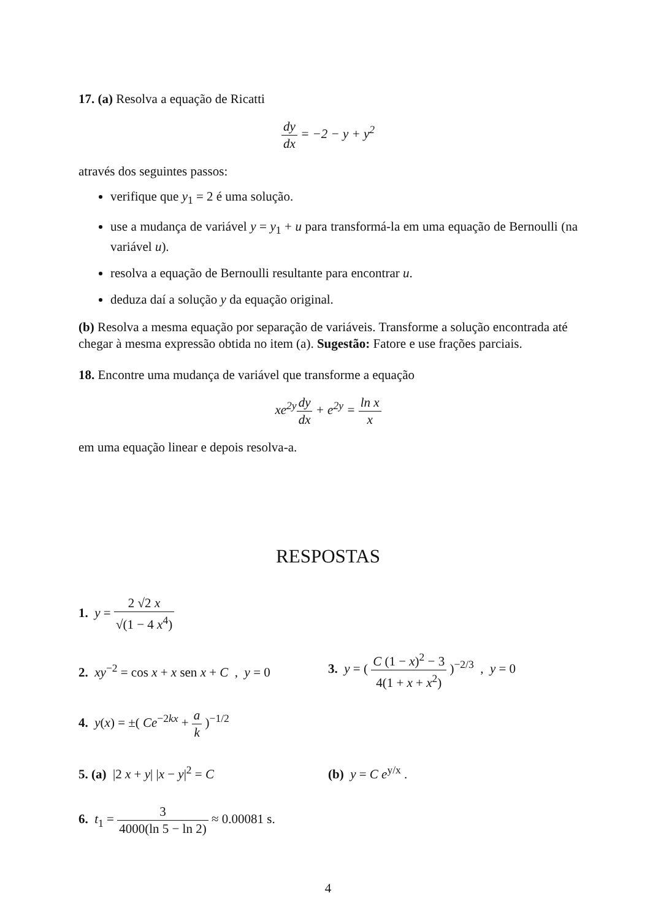17. (a) Resolva a equação de Ricatti
dy dx = −2 − y + y<sup>2</sup>
através dos seguintes passos:
verifique que y<sub>1</sub> = 2 é uma solução.
use a mudança de variável y = y<sub>1</sub> + u para transformá-la em uma equação de Bernoulli (na variável u).
resolva a equação de Bernoulli resultante para encontrar u.
deduza daí a solução y da equação original.
(b) Resolva a mesma equação por separação de variáveis. Transforme a solução encontrada até chegar à mesma expressão obtida no item (a). Sugestão: Fatore e use frações parciais.
18. Encontre uma mudança de variável que transforme a equação
xe<sup>2y</sup>dy dx + e<sup>2y</sup> = ln x x
em uma equação linear e depois resolva-a.
RESPOSTAS
1. y = 2 √2 x √(1 − 4 x<sup>4</sup>)
2. xy<sup>−2</sup> = cos x + x sen x + C , y = 0
3. y = ( C (1 − x)<sup>2</sup> − 3 4(1 + x + x<sup>2</sup>) )<sup>−2/3</sup> , y = 0
4. y(x) = ±( Ce<sup>−2kx</sup> + a k )<sup>−1/2</sup>
5. (a) |2 x + y| |x − y|<sup>2</sup> = C (b) y = C e<sup>y/x</sup> .
6. t<sub>1</sub> = 3 4000(ln 5 − ln 2) ≈ 0.00081 s.
4